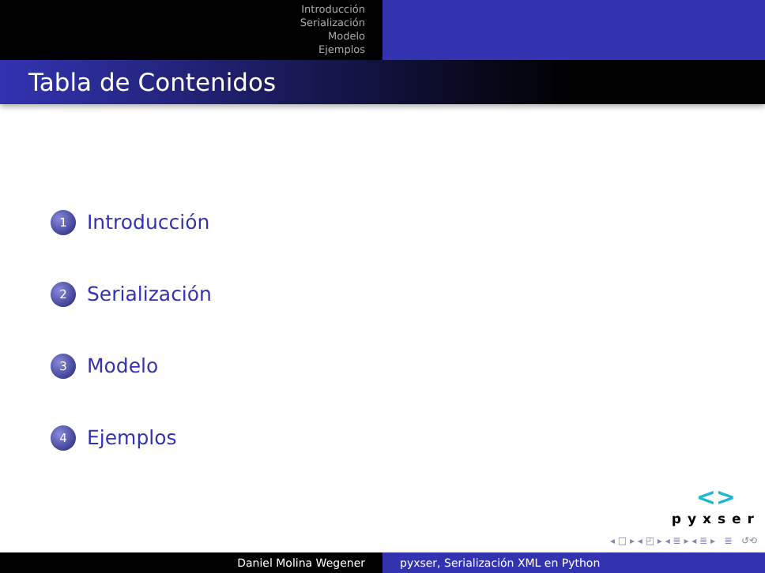Introducción
Serialización
Modelo
Ejemplos
Tabla de Contenidos
1 Introducción
2 Serialización
3 Modelo
4 Ejemplos
<>
pyxser
◂ □ ▸ ◂ ◰ ▸ ◂ ≣ ▸ ◂ ≣ ▸ ≣ ↺⟲
Daniel Molina Wegener pyxser, Serialización XML en Python